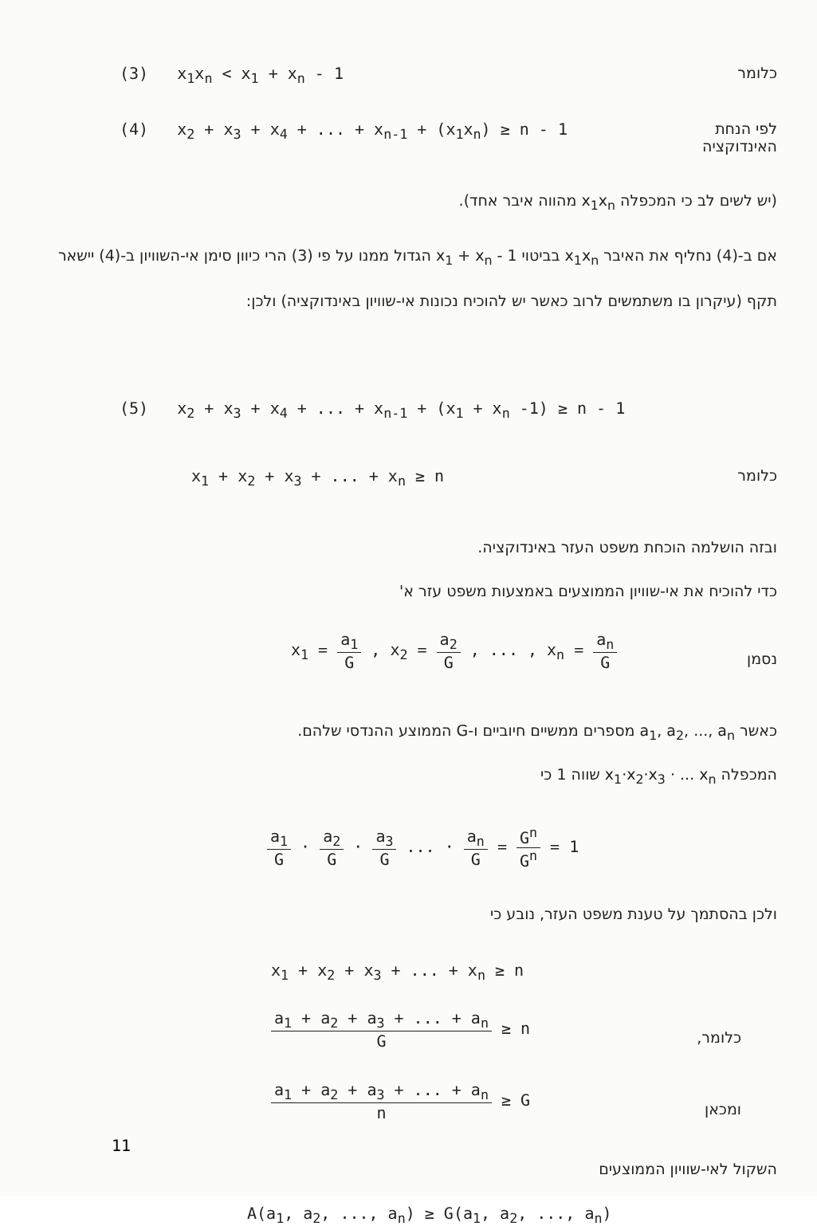(3) x<sub>1</sub>x<sub>n</sub> < x<sub>1</sub> + x<sub>n</sub> - 1 כלומר
(4) x<sub>2</sub> + x<sub>3</sub> + x<sub>4</sub> + ... + x<sub>n-1</sub> + (x<sub>1</sub>x<sub>n</sub>) ≥ n - 1 לפי הנחת
האינדוקציה
(יש לשים לב כי המכפלה x<sub>1</sub>x<sub>n</sub> מהווה איבר אחד).
אם ב-(4) נחליף את האיבר x<sub>1</sub>x<sub>n</sub> בביטוי x<sub>1</sub> + x<sub>n</sub> - 1 הגדול ממנו על פי (3) הרי כיוון סימן אי-השוויון ב-(4) יישאר תקף (עיקרון בו משתמשים לרוב כאשר יש להוכיח נכונות אי-שוויון באינדוקציה) ולכן:
(5) x<sub>2</sub> + x<sub>3</sub> + x<sub>4</sub> + ... + x<sub>n-1</sub> + (x<sub>1</sub> + x<sub>n</sub> -1) ≥ n - 1
x<sub>1</sub> + x<sub>2</sub> + x<sub>3</sub> + ... + x<sub>n</sub> ≥ n כלומר
ובזה הושלמה הוכחת משפט העזר באינדוקציה.
כדי להוכיח את אי-שוויון הממוצעים באמצעות משפט עזר א'
x<sub>1</sub> = a<sub>1</sub> G , x<sub>2</sub> = a<sub>2</sub> G , ... , x<sub>n</sub> = a<sub>n</sub> G
נסמן
כאשר a<sub>1</sub>, a<sub>2</sub>, ..., a<sub>n</sub> מספרים ממשיים חיוביים ו-G הממוצע ההנדסי שלהם.
המכפלה x<sub>1</sub>·x<sub>2</sub>·x<sub>3</sub> · ... x<sub>n</sub> שווה 1 כי
a<sub>1</sub> G · a<sub>2</sub> G · a<sub>3</sub> G ... · a<sub>n</sub> G = G<sup>n</sup> G<sup>n</sup> = 1
ולכן בהסתמך על טענת משפט העזר, נובע כי
x<sub>1</sub> + x<sub>2</sub> + x<sub>3</sub> + ... + x<sub>n</sub> ≥ n
a<sub>1</sub> + a<sub>2</sub> + a<sub>3</sub> + ... + a<sub>n</sub> G ≥ n
כלומר,
a<sub>1</sub> + a<sub>2</sub> + a<sub>3</sub> + ... + a<sub>n</sub> n ≥ G
ומכאן
השקול לאי-שוויון הממוצעים
A(a<sub>1</sub>, a<sub>2</sub>, ..., a<sub>n</sub>) ≥ G(a<sub>1</sub>, a<sub>2</sub>, ..., a<sub>n</sub>)
11